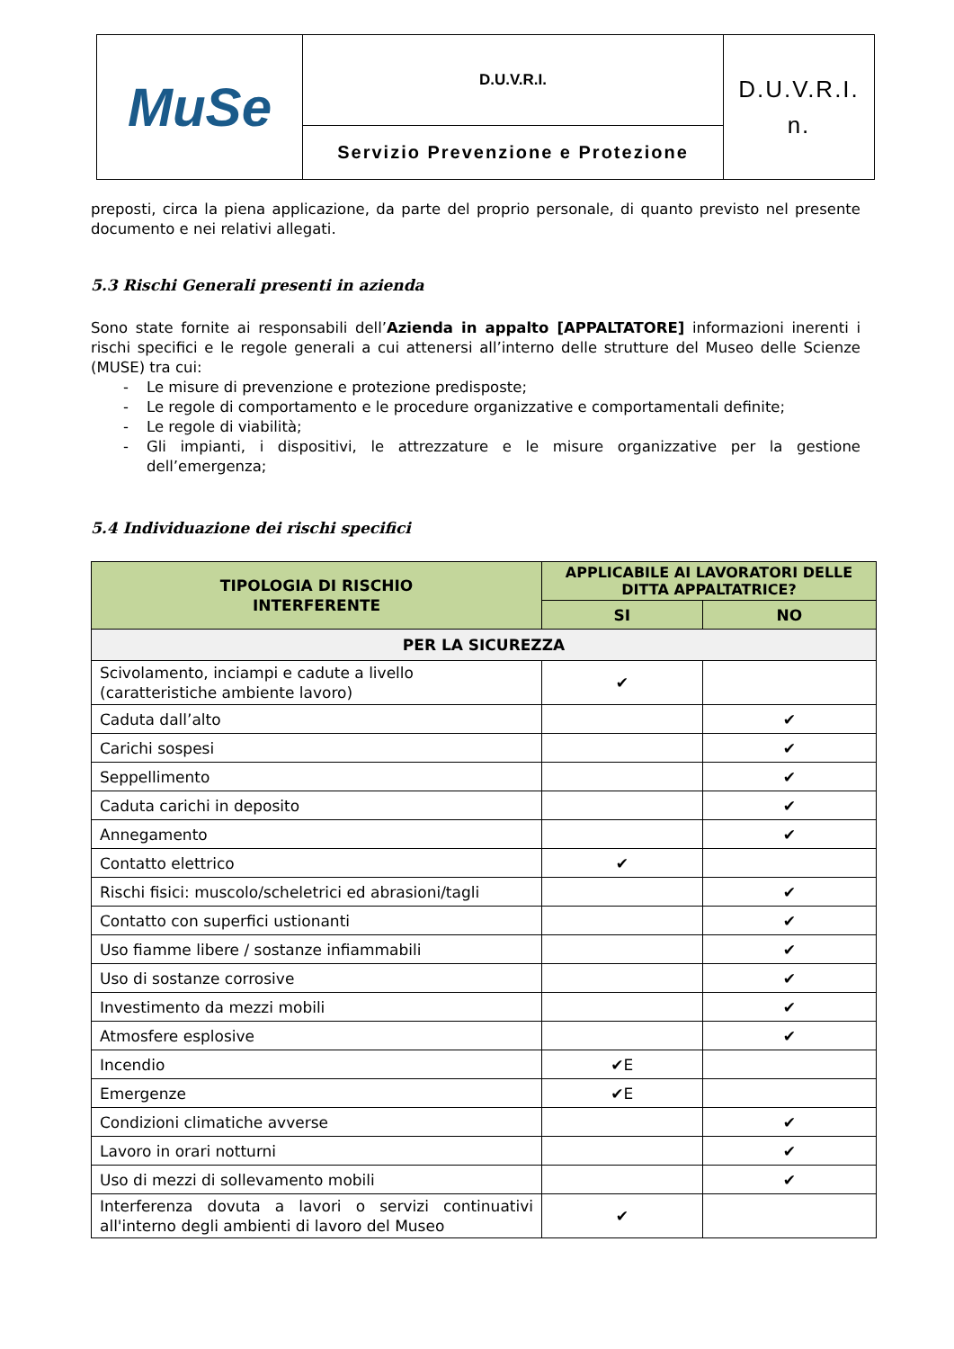| MuSe | D.U.V.R.I. | D.U.V.R.I. n. |
| | Servizio Prevenzione e Protezione | |
preposti, circa la piena applicazione, da parte del proprio personale, di quanto previsto nel presente documento e nei relativi allegati.
5.3 Rischi Generali presenti in azienda
Sono state fornite ai responsabili dell’Azienda in appalto [APPALTATORE] informazioni inerenti i rischi specifici e le regole generali a cui attenersi all’interno delle strutture del Museo delle Scienze (MUSE) tra cui:
- Le misure di prevenzione e protezione predisposte;
- Le regole di comportamento e le procedure organizzative e comportamentali definite;
- Le regole di viabilità;
- Gli impianti, i dispositivi, le attrezzature e le misure organizzative per la gestione dell’emergenza;
5.4 Individuazione dei rischi specifici
| TIPOLOGIA DI RISCHIO INTERFERENTE | APPLICABILE AI LAVORATORI DELLE DITTA APPALTATRICE? | |
| --- | --- | --- |
| | SI | NO |
| PER LA SICUREZZA | | |
| Scivolamento, inciampi e cadute a livello (caratteristiche ambiente lavoro) | ✔ | |
| Caduta dall’alto | | ✔ |
| Carichi sospesi | | ✔ |
| Seppellimento | | ✔ |
| Caduta carichi in deposito | | ✔ |
| Annegamento | | ✔ |
| Contatto elettrico | ✔ | |
| Rischi fisici: muscolo/scheletrici ed abrasioni/tagli | | ✔ |
| Contatto con superfici ustionanti | | ✔ |
| Uso fiamme libere / sostanze infiammabili | | ✔ |
| Uso di sostanze corrosive | | ✔ |
| Investimento da mezzi mobili | | ✔ |
| Atmosfere esplosive | | ✔ |
| Incendio | ✔E | |
| Emergenze | ✔E | |
| Condizioni climatiche avverse | | ✔ |
| Lavoro in orari notturni | | ✔ |
| Uso di mezzi di sollevamento mobili | | ✔ |
| Interferenza dovuta a lavori o servizi continuativi all'interno degli ambienti di lavoro del Museo | ✔ | |